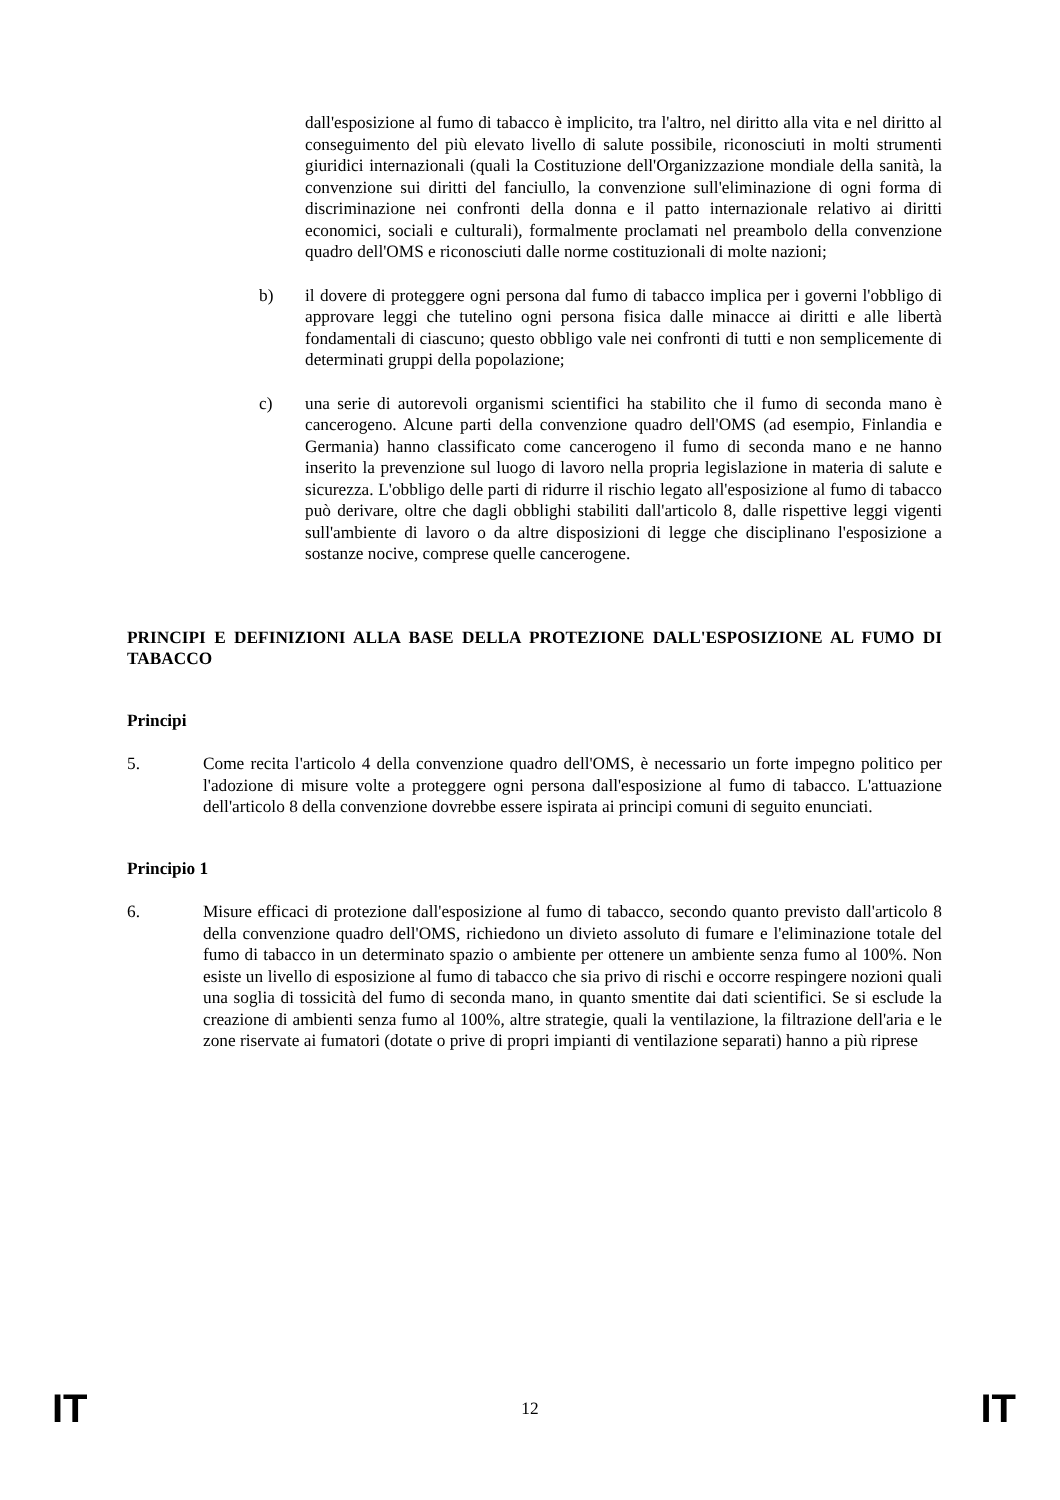dall'esposizione al fumo di tabacco è implicito, tra l'altro, nel diritto alla vita e nel diritto al conseguimento del più elevato livello di salute possibile, riconosciuti in molti strumenti giuridici internazionali (quali la Costituzione dell'Organizzazione mondiale della sanità, la convenzione sui diritti del fanciullo, la convenzione sull'eliminazione di ogni forma di discriminazione nei confronti della donna e il patto internazionale relativo ai diritti economici, sociali e culturali), formalmente proclamati nel preambolo della convenzione quadro dell'OMS e riconosciuti dalle norme costituzionali di molte nazioni;
b) il dovere di proteggere ogni persona dal fumo di tabacco implica per i governi l'obbligo di approvare leggi che tutelino ogni persona fisica dalle minacce ai diritti e alle libertà fondamentali di ciascuno; questo obbligo vale nei confronti di tutti e non semplicemente di determinati gruppi della popolazione;
c) una serie di autorevoli organismi scientifici ha stabilito che il fumo di seconda mano è cancerogeno. Alcune parti della convenzione quadro dell'OMS (ad esempio, Finlandia e Germania) hanno classificato come cancerogeno il fumo di seconda mano e ne hanno inserito la prevenzione sul luogo di lavoro nella propria legislazione in materia di salute e sicurezza. L'obbligo delle parti di ridurre il rischio legato all'esposizione al fumo di tabacco può derivare, oltre che dagli obblighi stabiliti dall'articolo 8, dalle rispettive leggi vigenti sull'ambiente di lavoro o da altre disposizioni di legge che disciplinano l'esposizione a sostanze nocive, comprese quelle cancerogene.
PRINCIPI E DEFINIZIONI ALLA BASE DELLA PROTEZIONE DALL'ESPOSIZIONE AL FUMO DI TABACCO
Principi
5. Come recita l'articolo 4 della convenzione quadro dell'OMS, è necessario un forte impegno politico per l'adozione di misure volte a proteggere ogni persona dall'esposizione al fumo di tabacco. L'attuazione dell'articolo 8 della convenzione dovrebbe essere ispirata ai principi comuni di seguito enunciati.
Principio 1
6. Misure efficaci di protezione dall'esposizione al fumo di tabacco, secondo quanto previsto dall'articolo 8 della convenzione quadro dell'OMS, richiedono un divieto assoluto di fumare e l'eliminazione totale del fumo di tabacco in un determinato spazio o ambiente per ottenere un ambiente senza fumo al 100%. Non esiste un livello di esposizione al fumo di tabacco che sia privo di rischi e occorre respingere nozioni quali una soglia di tossicità del fumo di seconda mano, in quanto smentite dai dati scientifici. Se si esclude la creazione di ambienti senza fumo al 100%, altre strategie, quali la ventilazione, la filtrazione dell'aria e le zone riservate ai fumatori (dotate o prive di propri impianti di ventilazione separati) hanno a più riprese
IT 12 IT